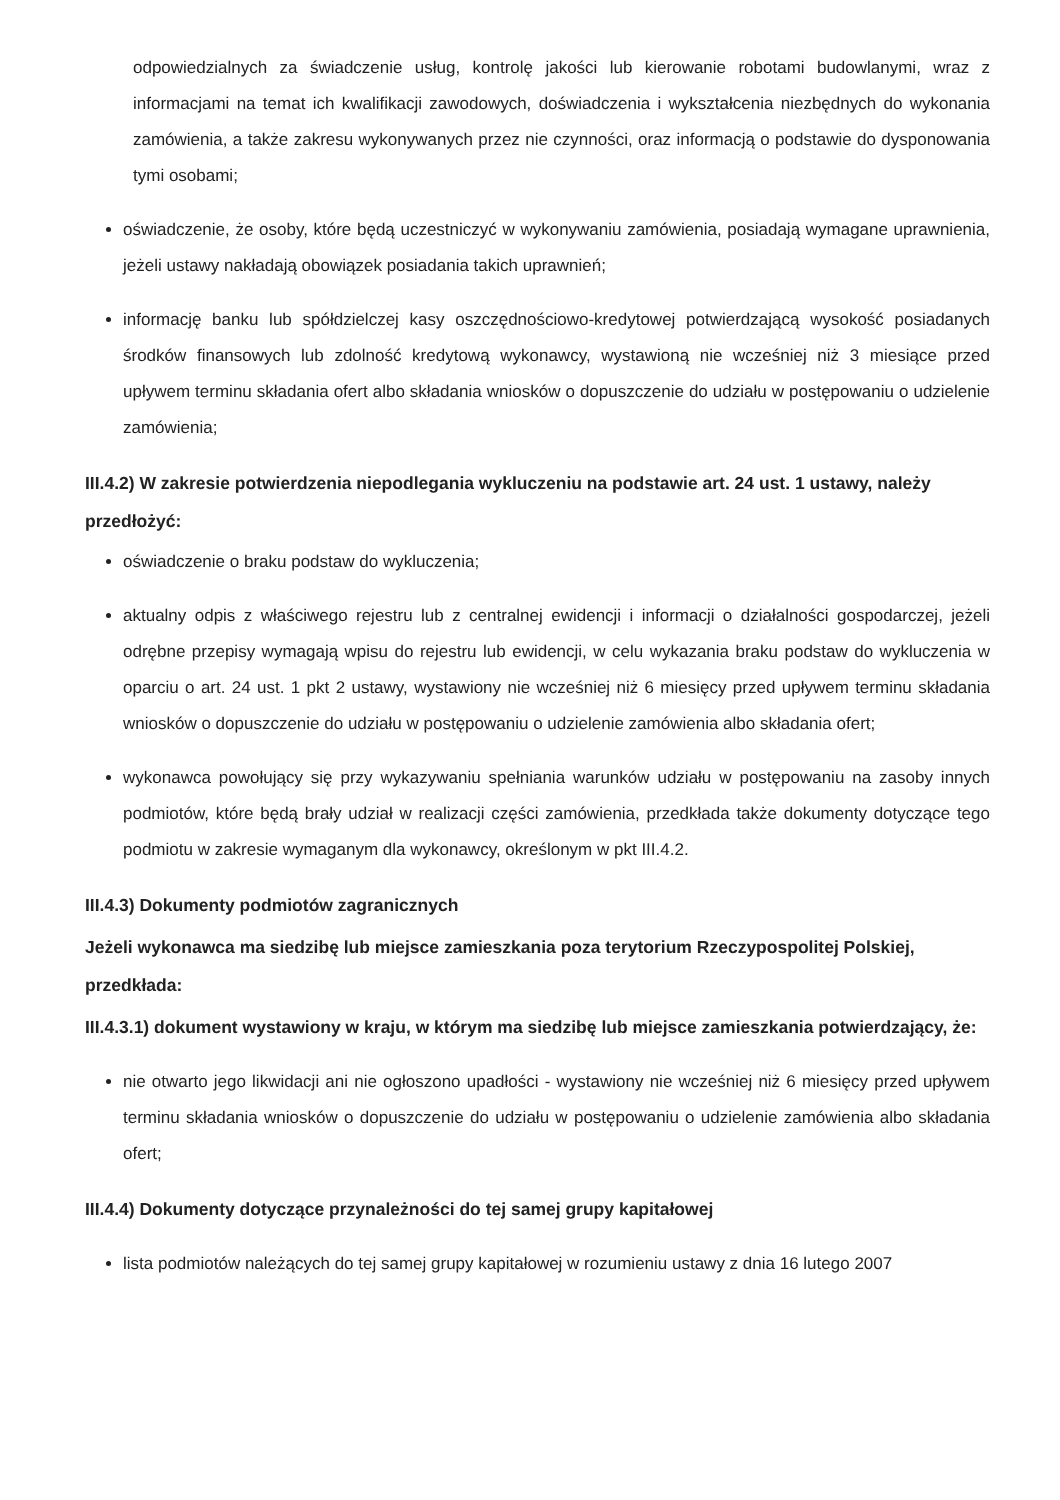odpowiedzialnych za świadczenie usług, kontrolę jakości lub kierowanie robotami budowlanymi, wraz z informacjami na temat ich kwalifikacji zawodowych, doświadczenia i wykształcenia niezbędnych do wykonania zamówienia, a także zakresu wykonywanych przez nie czynności, oraz informacją o podstawie do dysponowania tymi osobami;
oświadczenie, że osoby, które będą uczestniczyć w wykonywaniu zamówienia, posiadają wymagane uprawnienia, jeżeli ustawy nakładają obowiązek posiadania takich uprawnień;
informację banku lub spółdzielczej kasy oszczędnościowo-kredytowej potwierdzającą wysokość posiadanych środków finansowych lub zdolność kredytową wykonawcy, wystawioną nie wcześniej niż 3 miesiące przed upływem terminu składania ofert albo składania wniosków o dopuszczenie do udziału w postępowaniu o udzielenie zamówienia;
III.4.2) W zakresie potwierdzenia niepodlegania wykluczeniu na podstawie art. 24 ust. 1 ustawy, należy przedłożyć:
oświadczenie o braku podstaw do wykluczenia;
aktualny odpis z właściwego rejestru lub z centralnej ewidencji i informacji o działalności gospodarczej, jeżeli odrębne przepisy wymagają wpisu do rejestru lub ewidencji, w celu wykazania braku podstaw do wykluczenia w oparciu o art. 24 ust. 1 pkt 2 ustawy, wystawiony nie wcześniej niż 6 miesięcy przed upływem terminu składania wniosków o dopuszczenie do udziału w postępowaniu o udzielenie zamówienia albo składania ofert;
wykonawca powołujący się przy wykazywaniu spełniania warunków udziału w postępowaniu na zasoby innych podmiotów, które będą brały udział w realizacji części zamówienia, przedkłada także dokumenty dotyczące tego podmiotu w zakresie wymaganym dla wykonawcy, określonym w pkt III.4.2.
III.4.3) Dokumenty podmiotów zagranicznych
Jeżeli wykonawca ma siedzibę lub miejsce zamieszkania poza terytorium Rzeczypospolitej Polskiej, przedkłada:
III.4.3.1) dokument wystawiony w kraju, w którym ma siedzibę lub miejsce zamieszkania potwierdzający, że:
nie otwarto jego likwidacji ani nie ogłoszono upadłości - wystawiony nie wcześniej niż 6 miesięcy przed upływem terminu składania wniosków o dopuszczenie do udziału w postępowaniu o udzielenie zamówienia albo składania ofert;
III.4.4) Dokumenty dotyczące przynależności do tej samej grupy kapitałowej
lista podmiotów należących do tej samej grupy kapitałowej w rozumieniu ustawy z dnia 16 lutego 2007